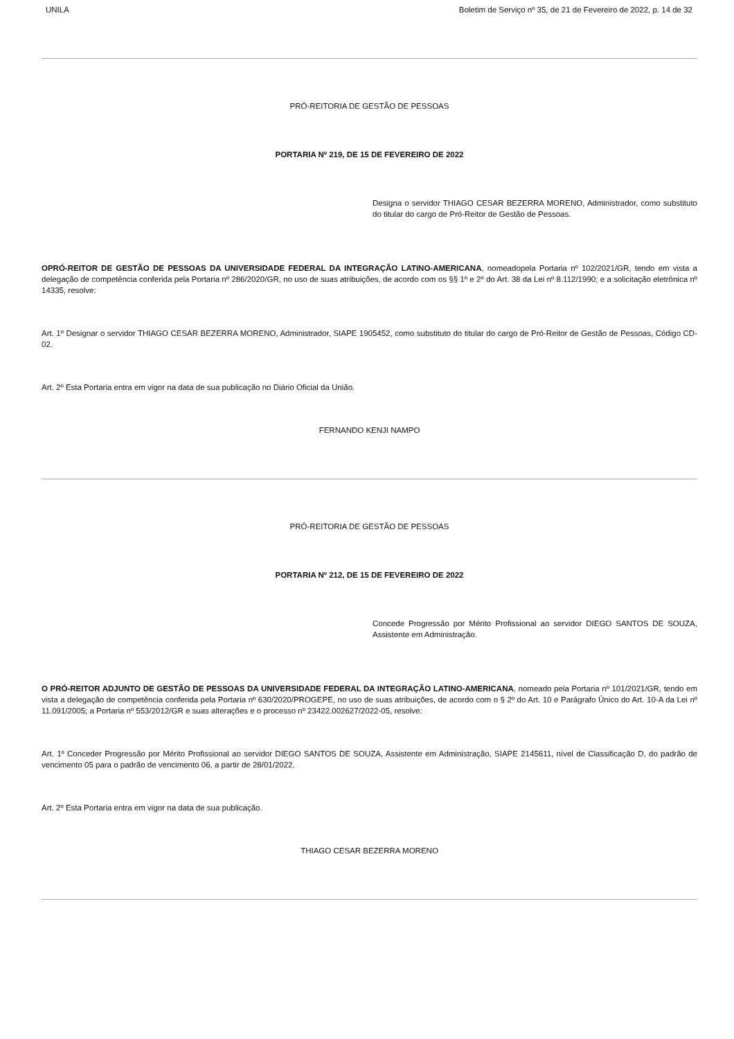UNILA Boletim de Serviço nº 35, de 21 de Fevereiro de 2022, p. 14 de 32
PRÓ-REITORIA DE GESTÃO DE PESSOAS
PORTARIA Nº 219, DE 15 DE FEVEREIRO DE 2022
Designa o servidor THIAGO CESAR BEZERRA MORENO, Administrador, como substituto do titular do cargo de Pró-Reitor de Gestão de Pessoas.
OPRÓ-REITOR DE GESTÃO DE PESSOAS DA UNIVERSIDADE FEDERAL DA INTEGRAÇÃO LATINO-AMERICANA, nomeadopela Portaria nº 102/2021/GR, tendo em vista a delegação de competência conferida pela Portaria nº 286/2020/GR, no uso de suas atribuições, de acordo com os §§ 1º e 2º do Art. 38 da Lei nº 8.112/1990; e a solicitação eletrônica nº 14335, resolve:
Art. 1º Designar o servidor THIAGO CESAR BEZERRA MORENO, Administrador, SIAPE 1905452, como substituto do titular do cargo de Pró-Reitor de Gestão de Pessoas, Código CD-02.
Art. 2º Esta Portaria entra em vigor na data de sua publicação no Diário Oficial da União.
FERNANDO KENJI NAMPO
PRÓ-REITORIA DE GESTÃO DE PESSOAS
PORTARIA Nº 212, DE 15 DE FEVEREIRO DE 2022
Concede Progressão por Mérito Profissional ao servidor DIEGO SANTOS DE SOUZA, Assistente em Administração.
O PRÓ-REITOR ADJUNTO DE GESTÃO DE PESSOAS DA UNIVERSIDADE FEDERAL DA INTEGRAÇÃO LATINO-AMERICANA, nomeado pela Portaria nº 101/2021/GR, tendo em vista a delegação de competência conferida pela Portaria nº 630/2020/PROGEPE, no uso de suas atribuições, de acordo com o § 2º do Art. 10 e Parágrafo Único do Art. 10-A da Lei nº 11.091/2005; a Portaria nº 553/2012/GR e suas alterações e o processo nº 23422.002627/2022-05, resolve:
Art. 1º Conceder Progressão por Mérito Profissional ao servidor DIEGO SANTOS DE SOUZA, Assistente em Administração, SIAPE 2145611, nível de Classificação D, do padrão de vencimento 05 para o padrão de vencimento 06, a partir de 28/01/2022.
Art. 2º Esta Portaria entra em vigor na data de sua publicação.
THIAGO CESAR BEZERRA MORENO